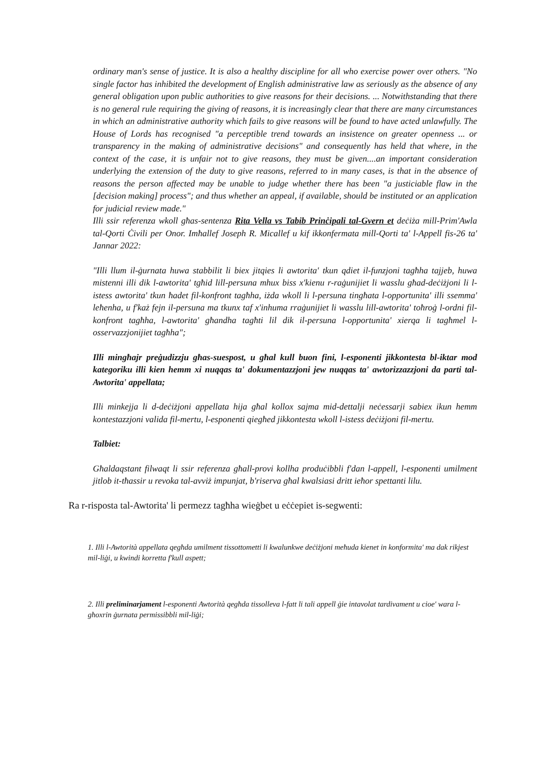ordinary man's sense of justice. It is also a healthy discipline for all who exercise power over others. "No single factor has inhibited the development of English administrative law as seriously as the absence of any general obligation upon public authorities to give reasons for their decisions. ... Notwithstanding that there is no general rule requiring the giving of reasons, it is increasingly clear that there are many circumstances in which an administrative authority which fails to give reasons will be found to have acted unlawfully. The House of Lords has recognised "a perceptible trend towards an insistence on greater openness ... or transparency in the making of administrative decisions" and consequently has held that where, in the context of the case, it is unfair not to give reasons, they must be given....an important consideration underlying the extension of the duty to give reasons, referred to in many cases, is that in the absence of reasons the person affected may be unable to judge whether there has been "a justiciable flaw in the [decision making] process"; and thus whether an appeal, if available, should be instituted or an application for judicial review made."
Illi ssir referenza wkoll għas-sentenza Rita Vella vs Tabib Prinċipali tal-Gvern et deċiża mill-Prim'Awla tal-Qorti Ċivili per Onor. Imħallef Joseph R. Micallef u kif ikkonfermata mill-Qorti ta' l-Appell fis-26 ta' Jannar 2022:
"Illi llum il-ġurnata huwa stabbilit li biex jitqies li awtorita' tkun qdiet il-funzjoni tagħha tajjeb, huwa mistenni illi dik l-awtorita' tgħid lill-persuna mhux biss x'kienu r-raġunijiet li wasslu għad-deċiżjoni li l-istess awtorita' tkun ħadet fil-konfront tagħha, iżda wkoll li l-persuna tingħata l-opportunita' illi ssemma' leħenha, u f'każ fejn il-persuna ma tkunx taf x'inhuma rraġunijiet li wasslu lill-awtorita' toħroġ l-ordni fil-konfront tagħha, l-awtorita' għandha tagħti lil dik il-persuna l-opportunita' xierqa li tagħmel l-osservazzjonijiet tagħha";
Illi mingħajr preġudizzju għas-suespost, u għal kull buon fini, l-esponenti jikkontesta bl-iktar mod kategoriku illi kien hemm xi nuqqas ta' dokumentazzjoni jew nuqqas ta' awtorizzazzjoni da parti tal-Awtorita' appellata;
Illi minkejja li d-deċiżjoni appellata hija għal kollox sajma mid-dettalji neċessarji sabiex ikun hemm kontestazzjoni valida fil-mertu, l-esponenti qiegħed jikkontesta wkoll l-istess deċiżjoni fil-mertu.
Talbiet:
Għaldaqstant filwaqt li ssir referenza għall-provi kollha produċibbli f'dan l-appell, l-esponenti umilment jitlob it-tħassir u revoka tal-avviż impunjat, b'riserva għal kwalsiasi dritt ieħor spettanti lilu.
Ra r-risposta tal-Awtorita' li permezz tagħha wieġbet u eċċepiet is-segwenti:
1. Illi l-Awtorità appellata qegħda umilment tissottometti li kwalunkwe deċiżjoni meħuda kienet in konformita' ma dak rikjest mil-liġi, u kwindi korretta f'kull aspett;
2. Illi preliminarjament l-esponenti Awtorità qegħda tissolleva l-fatt li tali appell ġie intavolat tardivament u cioe' wara l-għoxrin ġurnata permissibbli mil-liġi;